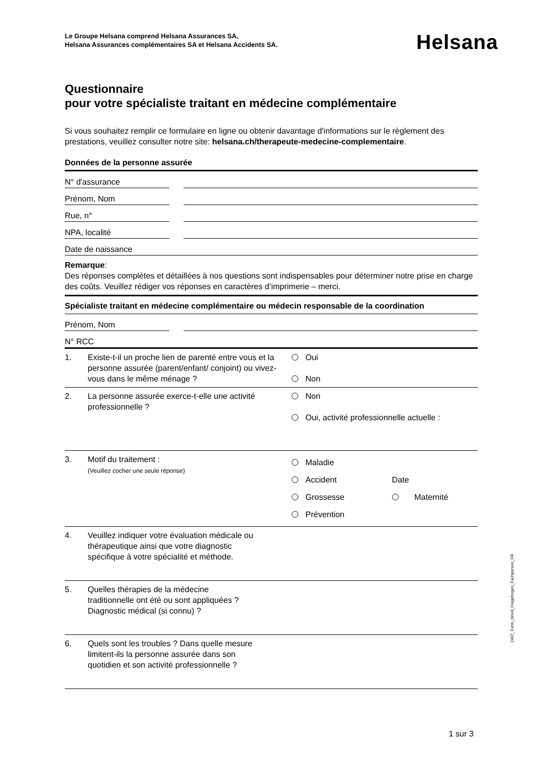Le Groupe Helsana comprend Helsana Assurances SA,
Helsana Assurances complémentaires SA et Helsana Accidents SA.
Helsana
Questionnaire
pour votre spécialiste traitant en médecine complémentaire
Si vous souhaitez remplir ce formulaire en ligne ou obtenir davantage d'informations sur le règlement des prestations, veuillez consulter notre site: helsana.ch/therapeute-medecine-complementaire.
Données de la personne assurée
| N° d'assurance | | |
| Prénom, Nom | | |
| Rue, n° | | |
| NPA, localité | | |
| Date de naissance | | |
Remarque:
Des réponses complètes et détaillées à nos questions sont indispensables pour déterminer notre prise en charge des coûts. Veuillez rédiger vos réponses en caractères d’imprimerie – merci.
Spécialiste traitant en médecine complémentaire ou médecin responsable de la coordination
| Prénom, Nom | | |
| N° RCC | | |
| 1. | Existe-t-il un proche lien de parenté entre vous et la personne assurée (parent/enfant/ conjoint) ou vivez-vous dans le même ménage ? | Oui Non |
| 2. | La personne assurée exerce-t-elle une activité professionnelle ? | Non Oui, activité professionnelle actuelle : |
| 3. | Motif du traitement : (Veuillez cocher une seule réponse) | Maladie Accident Date Grossesse Maternité Prévention |
| 4. | Veuillez indiquer votre évaluation médicale ou thérapeutique ainsi que votre diagnostic spécifique à votre spécialité et méthode. | |
| 5. | Quelles thérapies de la médecine traditionnelle ont été ou sont appliquées ? Diagnostic médical (si connu) ? | |
| 6. | Quels sont les troubles ? Dans quelle mesure limitent-ils la personne assurée dans son quotidien et son activité professionnelle ? | |
2407_Form_Word_Fragebogen_Fachperson_FR
1 sur 3